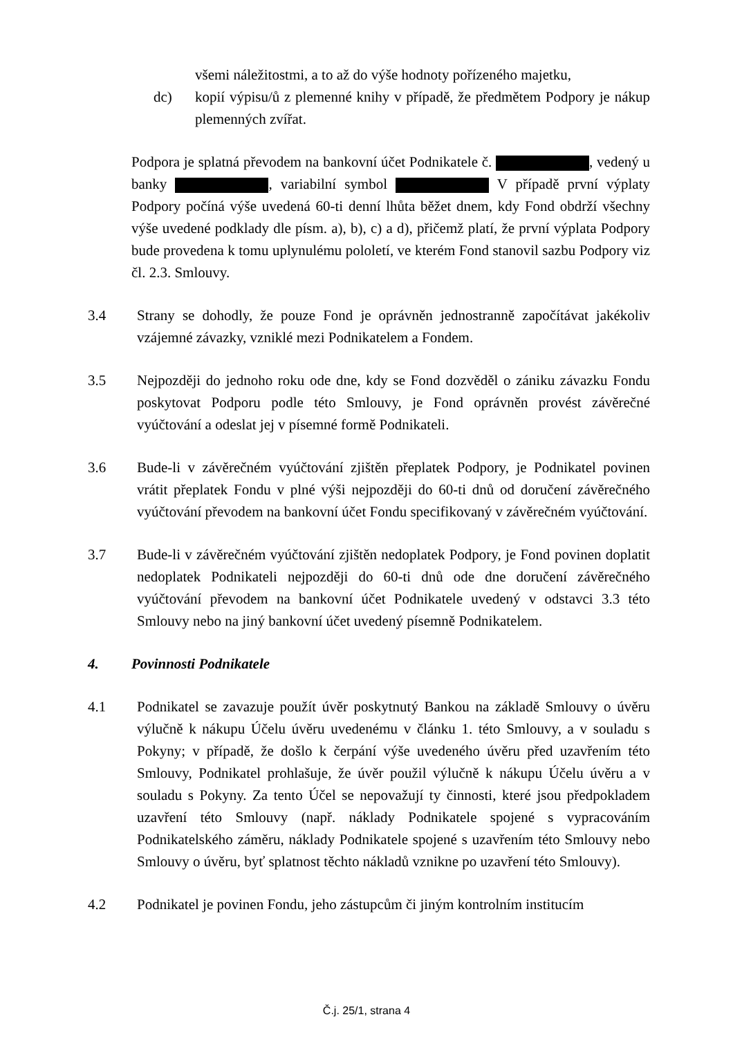všemi náležitostmi, a to až do výše hodnoty pořízeného majetku,
dc) kopií výpisu/ů z plemenné knihy v případě, že předmětem Podpory je nákup plemenných zvířat.
Podpora je splatná převodem na bankovní účet Podnikatele č. , vedený u banky , variabilní symbol V případě první výplaty Podpory počíná výše uvedená 60-ti denní lhůta běžet dnem, kdy Fond obdrží všechny výše uvedené podklady dle písm. a), b), c) a d), přičemž platí, že první výplata Podpory bude provedena k tomu uplynulému pololetí, ve kterém Fond stanovil sazbu Podpory viz čl. 2.3. Smlouvy.
3.4 Strany se dohodly, že pouze Fond je oprávněn jednostranně započítávat jakékoliv vzájemné závazky, vzniklé mezi Podnikatelem a Fondem.
3.5 Nejpozději do jednoho roku ode dne, kdy se Fond dozvěděl o zániku závazku Fondu poskytovat Podporu podle této Smlouvy, je Fond oprávněn provést závěrečné vyúčtování a odeslat jej v písemné formě Podnikateli.
3.6 Bude-li v závěrečném vyúčtování zjištěn přeplatek Podpory, je Podnikatel povinen vrátit přeplatek Fondu v plné výši nejpozději do 60-ti dnů od doručení závěrečného vyúčtování převodem na bankovní účet Fondu specifikovaný v závěrečném vyúčtování.
3.7 Bude-li v závěrečném vyúčtování zjištěn nedoplatek Podpory, je Fond povinen doplatit nedoplatek Podnikateli nejpozději do 60-ti dnů ode dne doručení závěrečného vyúčtování převodem na bankovní účet Podnikatele uvedený v odstavci 3.3 této Smlouvy nebo na jiný bankovní účet uvedený písemně Podnikatelem.
4. Povinnosti Podnikatele
4.1 Podnikatel se zavazuje použít úvěr poskytnutý Bankou na základě Smlouvy o úvěru výlučně k nákupu Účelu úvěru uvedenému v článku 1. této Smlouvy, a v souladu s Pokyny; v případě, že došlo k čerpání výše uvedeného úvěru před uzavřením této Smlouvy, Podnikatel prohlašuje, že úvěr použil výlučně k nákupu Účelu úvěru a v souladu s Pokyny. Za tento Účel se nepovažují ty činnosti, které jsou předpokladem uzavření této Smlouvy (např. náklady Podnikatele spojené s vypracováním Podnikatelského záměru, náklady Podnikatele spojené s uzavřením této Smlouvy nebo Smlouvy o úvěru, byť splatnost těchto nákladů vznikne po uzavření této Smlouvy).
4.2 Podnikatel je povinen Fondu, jeho zástupcům či jiným kontrolním institucím
Č.j. 25/1, strana 4